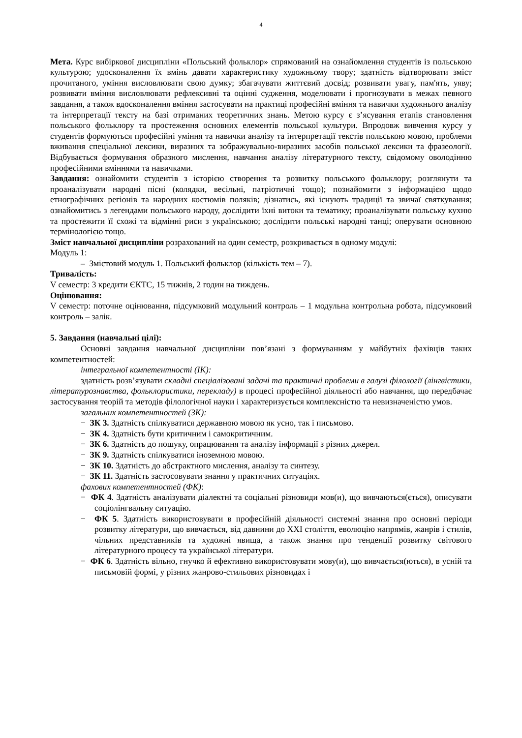4
Мета. Курс вибіркової дисципліни «Польський фольклор» спрямований на ознайомлення студентів із польською культурою; удосконалення їх вмінь давати характеристику художньому твору; здатність відтворювати зміст прочитаного, уміння висловлювати свою думку; збагачувати життєвий досвід; розвивати увагу, пам'ять, уяву; розвивати вміння висловлювати рефлексивні та оцінні судження, моделювати і прогнозувати в межах певного завдання, а також вдосконалення вміння застосувати на практиці професійні вміння та навички художнього аналізу та інтерпретації тексту на базі отриманих теоретичних знань. Метою курсу є з’ясування етапів становлення польського фольклору та простеження основних елементів польської культури. Впродовж вивчення курсу у студентів формуються професійні уміння та навички аналізу та інтерпретації текстів польською мовою, проблеми вживання спеціальної лексики, виразних та зображувально-виразних засобів польської лексики та фразеології. Відбувається формування образного мислення, навчання аналізу літературного тексту, свідомому оволодінню професійними вміннями та навичками.
Завдання: ознайомити студентів з історією створення та розвитку польського фольклору; розглянути та проаналізувати народні пісні (колядки, весільні, патріотичні тощо); познайомити з інформацією щодо етнографічних регіонів та народних костюмів поляків; дізнатись, які існують традиції та звичаї святкування; ознайомитись з легендами польського народу, дослідити їхні витоки та тематику; проаналізувати польську кухню та простежити її схожі та відмінні риси з українською; дослідити польські народні танці; оперувати основною термінологією тощо.
Зміст навчальної дисципліни розрахований на один семестр, розкривається в одному модулі:
Модуль 1:
– Змістовий модуль 1. Польський фольклор (кількість тем – 7).
Тривалість:
V семестр: 3 кредити ЄКТС, 15 тижнів, 2 годин на тиждень.
Оцінювання:
V семестр: поточне оцінювання, підсумковий модульний контроль – 1 модульна контрольна робота, підсумковий контроль – залік.
5. Завдання (навчальні цілі):
Основні завдання навчальної дисципліни пов’язані з формуванням у майбутніх фахівців таких компетентностей:
інтегральної компетентності (ІК):
здатність розв’язувати складні спеціалізовані задачі та практичні проблеми в галузі філології (лінгвістики, літературознавства, фольклористики, перекладу) в процесі професійної діяльності або навчання, що передбачає застосування теорій та методів філологічної науки і характеризується комплексністю та невизначеністю умов.
загальних компетентностей (ЗК):
− ЗК 3. Здатність спілкуватися державною мовою як усно, так і письмово.
− ЗК 4. Здатність бути критичним і самокритичним.
− ЗК 6. Здатність до пошуку, опрацювання та аналізу інформації з різних джерел.
− ЗК 9. Здатність спілкуватися іноземною мовою.
− ЗК 10. Здатність до абстрактного мислення, аналізу та синтезу.
− ЗК 11. Здатність застосовувати знання у практичних ситуаціях.
фахових компетентностей (ФК):
− ФК 4. Здатність аналізувати діалектні та соціальні різновиди мов(и), що вивчаються(ється), описувати соціолінгвальну ситуацію.
− ФК 5. Здатність використовувати в професійній діяльності системні знання про основні періоди розвитку літератури, що вивчається, від давнини до XXI століття, еволюцію напрямів, жанрів і стилів, чільних представників та художні явища, а також знання про тенденції розвитку світового літературного процесу та української літератури.
− ФК 6. Здатність вільно, гнучко й ефективно використовувати мову(и), що вивчається(ються), в усній та письмовій формі, у різних жанрово-стильових різновидах і